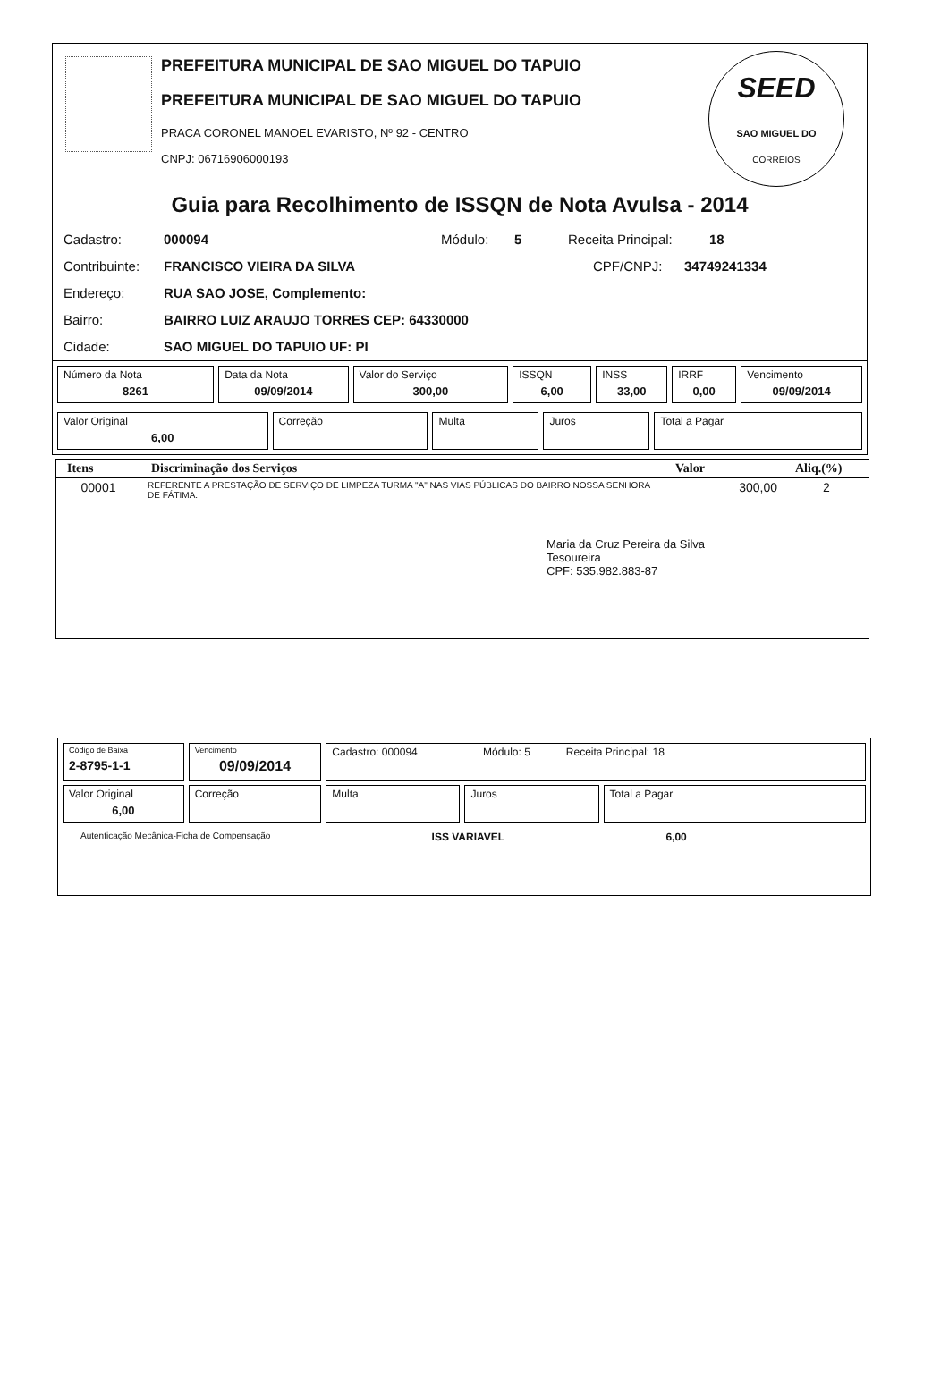PREFEITURA MUNICIPAL DE SAO MIGUEL DO TAPUIO
PREFEITURA MUNICIPAL DE SAO MIGUEL DO TAPUIO
PRACA CORONEL MANOEL EVARISTO, Nº 92 - CENTRO
CNPJ: 06716906000193
SEED
SAO MIGUEL DO
CORREIOS
Guia para Recolhimento de ISSQN de Nota Avulsa - 2014
Cadastro: 000094 Módulo: 5 Receita Principal: 18
Contribuinte: FRANCISCO VIEIRA DA SILVA CPF/CNPJ: 34749241334
Endereço: RUA SAO JOSE, Complemento:
Bairro: BAIRRO LUIZ ARAUJO TORRES CEP: 64330000
Cidade: SAO MIGUEL DO TAPUIO UF: PI
| Número da Nota 8261 | Data da Nota 09/09/2014 | Valor do Serviço 300,00 | ISSQN 6,00 | INSS 33,00 | IRRF 0,00 | Vencimento 09/09/2014 |
| Valor Original 6,00 | Correção | Multa | Juros | Total a Pagar |
| Itens | Discriminação dos Serviços | Valor | Aliq.(%) |
| --- | --- | --- | --- |
| 00001 | REFERENTE A PRESTAÇÃO DE SERVIÇO DE LIMPEZA TURMA "A" NAS VIAS PÚBLICAS DO BAIRRO NOSSA SENHORA DE FÁTIMA. | 300,00 | 2 |
Maria da Cruz Pereira da Silva
Tesoureira
CPF: 535.982.883-87
| Código de Baixa 2-8795-1-1 | Vencimento 09/09/2014 | Cadastro: 000094 Módulo: 5 Receita Principal: 18 | | |
| Valor Original 6,00 | Correção | Multa | Juros | Total a Pagar |
Autenticação Mecânica-Ficha de Compensação ISS VARIAVEL 6,00